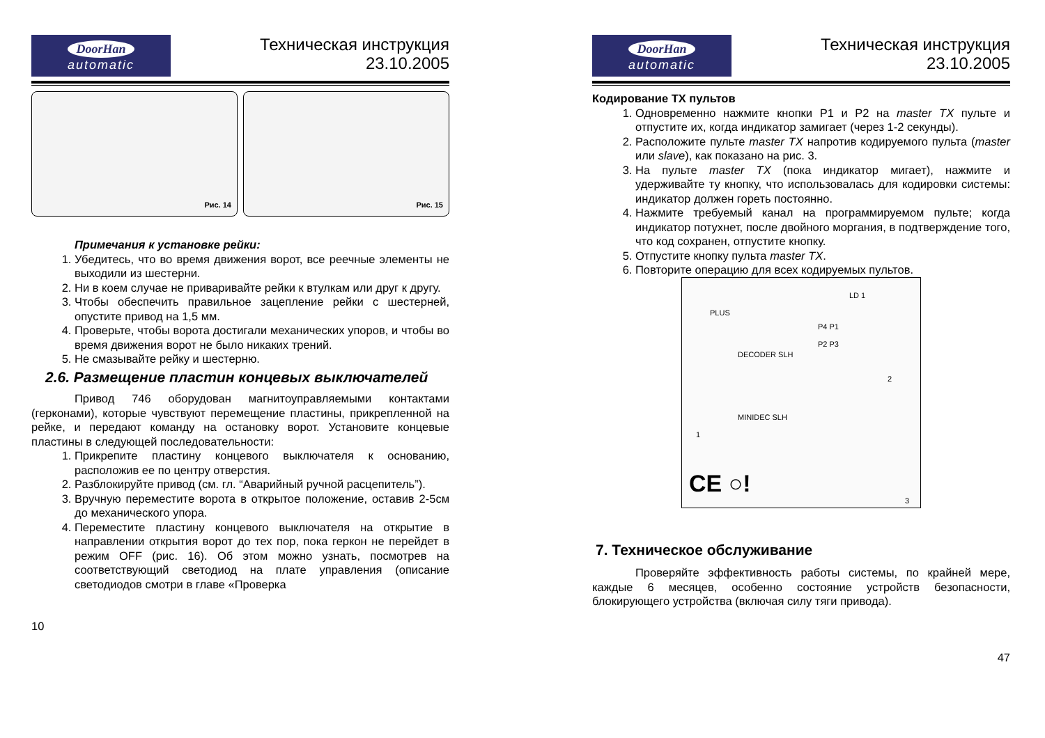DoorHan
automatic
Техническая инструкция
23.10.2005
Рис. 14
Рис. 15
Примечания к установке рейки:
1. Убедитесь, что во время движения ворот, все реечные элементы не выходили из шестерни.
2. Ни в коем случае не приваривайте рейки к втулкам или друг к другу.
3. Чтобы обеспечить правильное зацепление рейки с шестерней, опустите привод на 1,5 мм.
4. Проверьте, чтобы ворота достигали механических упоров, и чтобы во время движения ворот не было никаких трений.
5. Не смазывайте рейку и шестерню.
2.6. Размещение пластин концевых выключателей
Привод 746 оборудован магнитоуправляемыми контактами (герконами), которые чувствуют перемещение пластины, прикрепленной на рейке, и передают команду на остановку ворот. Установите концевые пластины в следующей последовательности:
1. Прикрепите пластину концевого выключателя к основанию, расположив ее по центру отверстия.
2. Разблокируйте привод (см. гл. “Аварийный ручной расцепитель”).
3. Вручную переместите ворота в открытое положение, оставив 2-5см до механического упора.
4. Переместите пластину концевого выключателя на открытие в направлении открытия ворот до тех пор, пока геркон не перейдет в режим OFF (рис. 16). Об этом можно узнать, посмотрев на соответствующий светодиод на плате управления (описание светодиодов смотри в главе «Проверка
10
DoorHan
automatic
Техническая инструкция
23.10.2005
Кодирование TX пультов
1. Одновременно нажмите кнопки P1 и P2 на master TX пульте и отпустите их, когда индикатор замигает (через 1-2 секунды).
2. Расположите пульте master TX напротив кодируемого пульта (master или slave), как показано на рис. 3.
3. На пульте master TX (пока индикатор мигает), нажмите и удерживайте ту кнопку, что использовалась для кодировки системы: индикатор должен гореть постоянно.
4. Нажмите требуемый канал на программируемом пульте; когда индикатор потухнет, после двойного моргания, в подтверждение того, что код сохранен, отпустите кнопку.
5. Отпустите кнопку пульта master TX.
6. Повторите операцию для всех кодируемых пультов.
PLUS
LD 1
P4 P1
P2 P3
DECODER SLH
MINIDEC SLH
1
2
3
CE ○!
7. Техническое обслуживание
Проверяйте эффективность работы системы, по крайней мере, каждые 6 месяцев, особенно состояние устройств безопасности, блокирующего устройства (включая силу тяги привода).
47